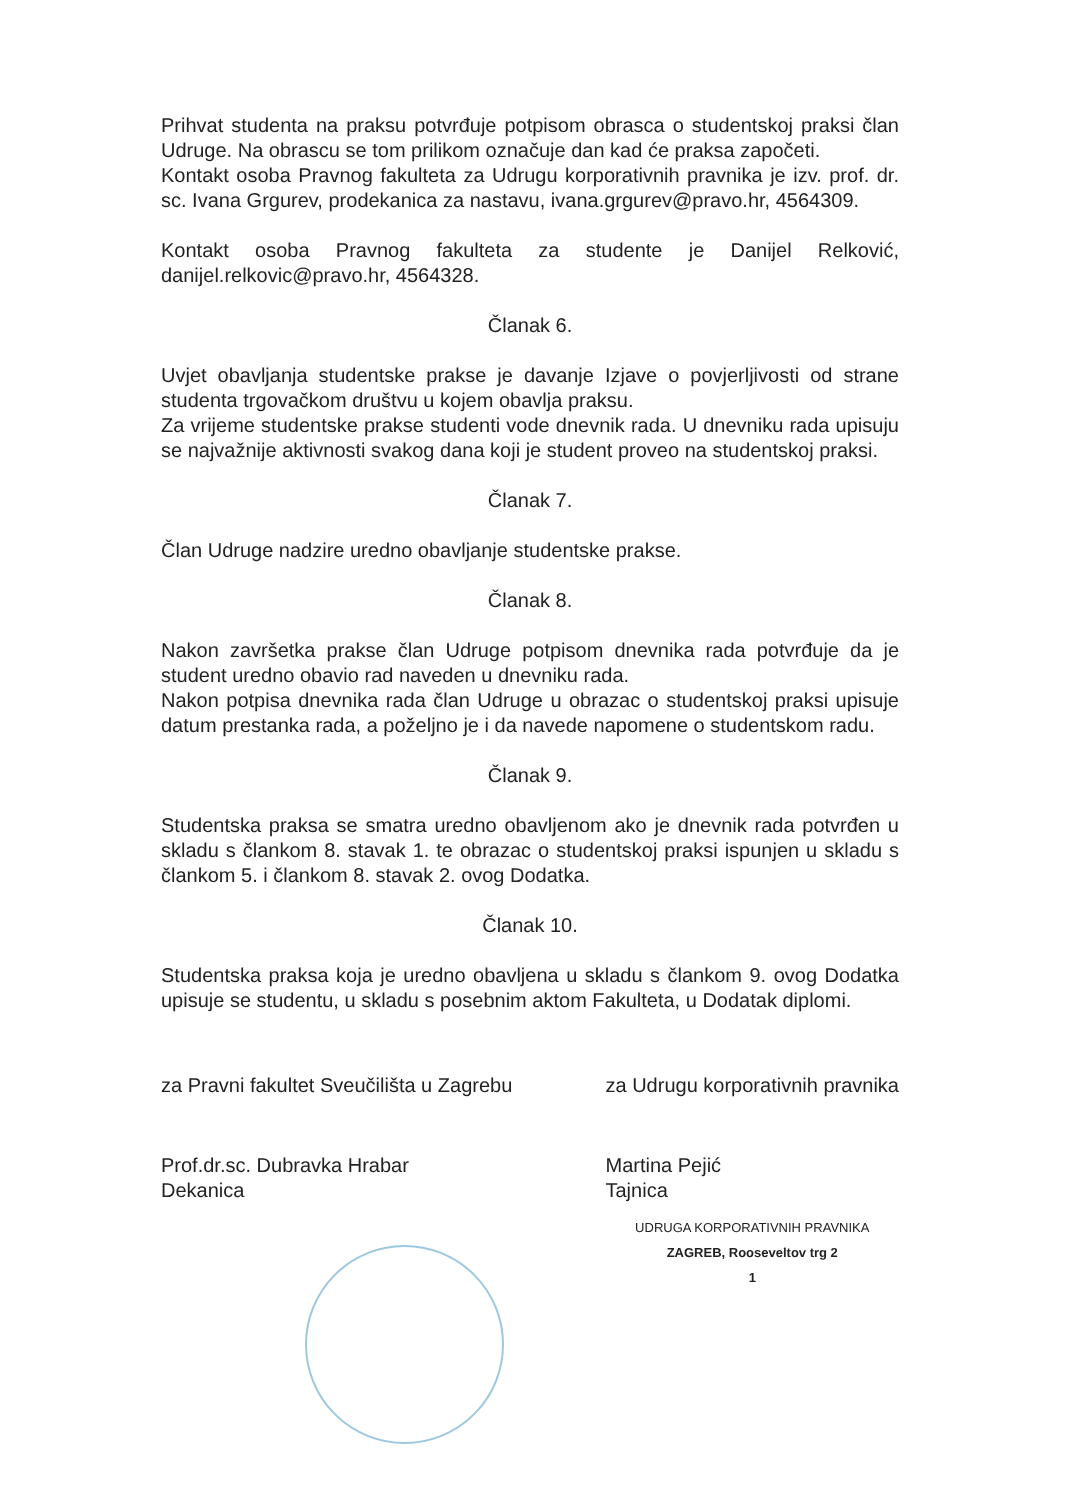Prihvat studenta na praksu potvrđuje potpisom obrasca o studentskoj praksi član Udruge. Na obrascu se tom prilikom označuje dan kad će praksa započeti.
Kontakt osoba Pravnog fakulteta za Udrugu korporativnih pravnika je izv. prof. dr. sc. Ivana Grgurev, prodekanica za nastavu, ivana.grgurev@pravo.hr, 4564309.
Kontakt osoba Pravnog fakulteta za studente je Danijel Relković, danijel.relkovic@pravo.hr, 4564328.
Članak 6.
Uvjet obavljanja studentske prakse je davanje Izjave o povjerljivosti od strane studenta trgovačkom društvu u kojem obavlja praksu.
Za vrijeme studentske prakse studenti vode dnevnik rada. U dnevniku rada upisuju se najvažnije aktivnosti svakog dana koji je student proveo na studentskoj praksi.
Članak 7.
Član Udruge nadzire uredno obavljanje studentske prakse.
Članak 8.
Nakon završetka prakse član Udruge potpisom dnevnika rada potvrđuje da je student uredno obavio rad naveden u dnevniku rada.
Nakon potpisa dnevnika rada član Udruge u obrazac o studentskoj praksi upisuje datum prestanka rada, a poželjno je i da navede napomene o studentskom radu.
Članak 9.
Studentska praksa se smatra uredno obavljenom ako je dnevnik rada potvrđen u skladu s člankom 8. stavak 1. te obrazac o studentskoj praksi ispunjen u skladu s člankom 5. i člankom 8. stavak 2. ovog Dodatka.
Članak 10.
Studentska praksa koja je uredno obavljena u skladu s člankom 9. ovog Dodatka upisuje se studentu, u skladu s posebnim aktom Fakulteta, u Dodatak diplomi.
za Pravni fakultet Sveučilišta u Zagrebu
Prof.dr.sc. Dubravka Hrabar
Dekanica
za Udrugu korporativnih pravnika
Martina Pejić
Tajnica
UDRUGA KORPORATIVNIH PRAVNIKA
ZAGREB, Rooseveltov trg 2
1